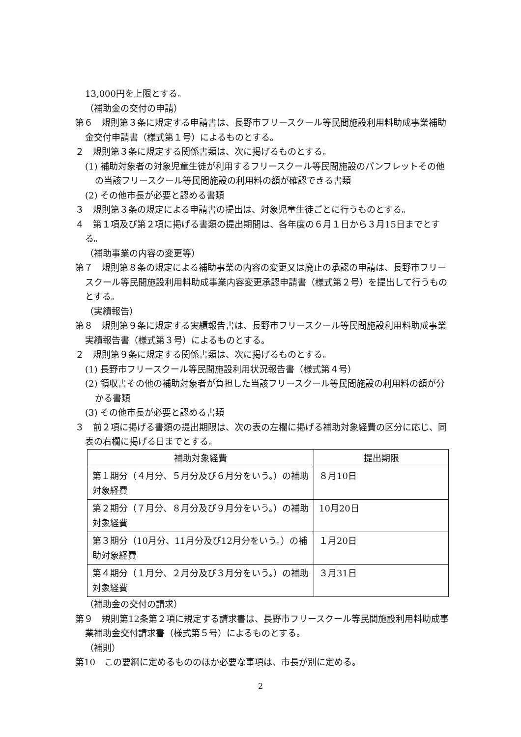13,000円を上限とする。
（補助金の交付の申請）
第６　規則第３条に規定する申請書は、長野市フリースクール等民間施設利用料助成事業補助金交付申請書（様式第１号）によるものとする。
２　規則第３条に規定する関係書類は、次に掲げるものとする。
(1) 補助対象者の対象児童生徒が利用するフリースクール等民間施設のパンフレットその他の当該フリースクール等民間施設の利用料の額が確認できる書類
(2) その他市長が必要と認める書類
３　規則第３条の規定による申請書の提出は、対象児童生徒ごとに行うものとする。
４　第１項及び第２項に掲げる書類の提出期間は、各年度の６月１日から３月15日までとする。
（補助事業の内容の変更等）
第７　規則第８条の規定による補助事業の内容の変更又は廃止の承認の申請は、長野市フリースクール等民間施設利用料助成事業内容変更承認申請書（様式第２号）を提出して行うものとする。
（実績報告）
第８　規則第９条に規定する実績報告書は、長野市フリースクール等民間施設利用料助成事業実績報告書（様式第３号）によるものとする。
２　規則第９条に規定する関係書類は、次に掲げるものとする。
(1) 長野市フリースクール等民間施設利用状況報告書（様式第４号）
(2) 領収書その他の補助対象者が負担した当該フリースクール等民間施設の利用料の額が分かる書類
(3) その他市長が必要と認める書類
３　前２項に掲げる書類の提出期限は、次の表の左欄に掲げる補助対象経費の区分に応じ、同表の右欄に掲げる日までとする。
| 補助対象経費 | 提出期限 |
| --- | --- |
| 第１期分（４月分、５月分及び６月分をいう。）の補助対象経費 | ８月10日 |
| 第２期分（７月分、８月分及び９月分をいう。）の補助対象経費 | 10月20日 |
| 第３期分（10月分、11月分及び12月分をいう。）の補助対象経費 | １月20日 |
| 第４期分（１月分、２月分及び３月分をいう。）の補助対象経費 | ３月31日 |
（補助金の交付の請求）
第９　規則第12条第２項に規定する請求書は、長野市フリースクール等民間施設利用料助成事業補助金交付請求書（様式第５号）によるものとする。
（補則）
第10　この要綱に定めるもののほか必要な事項は、市長が別に定める。
2